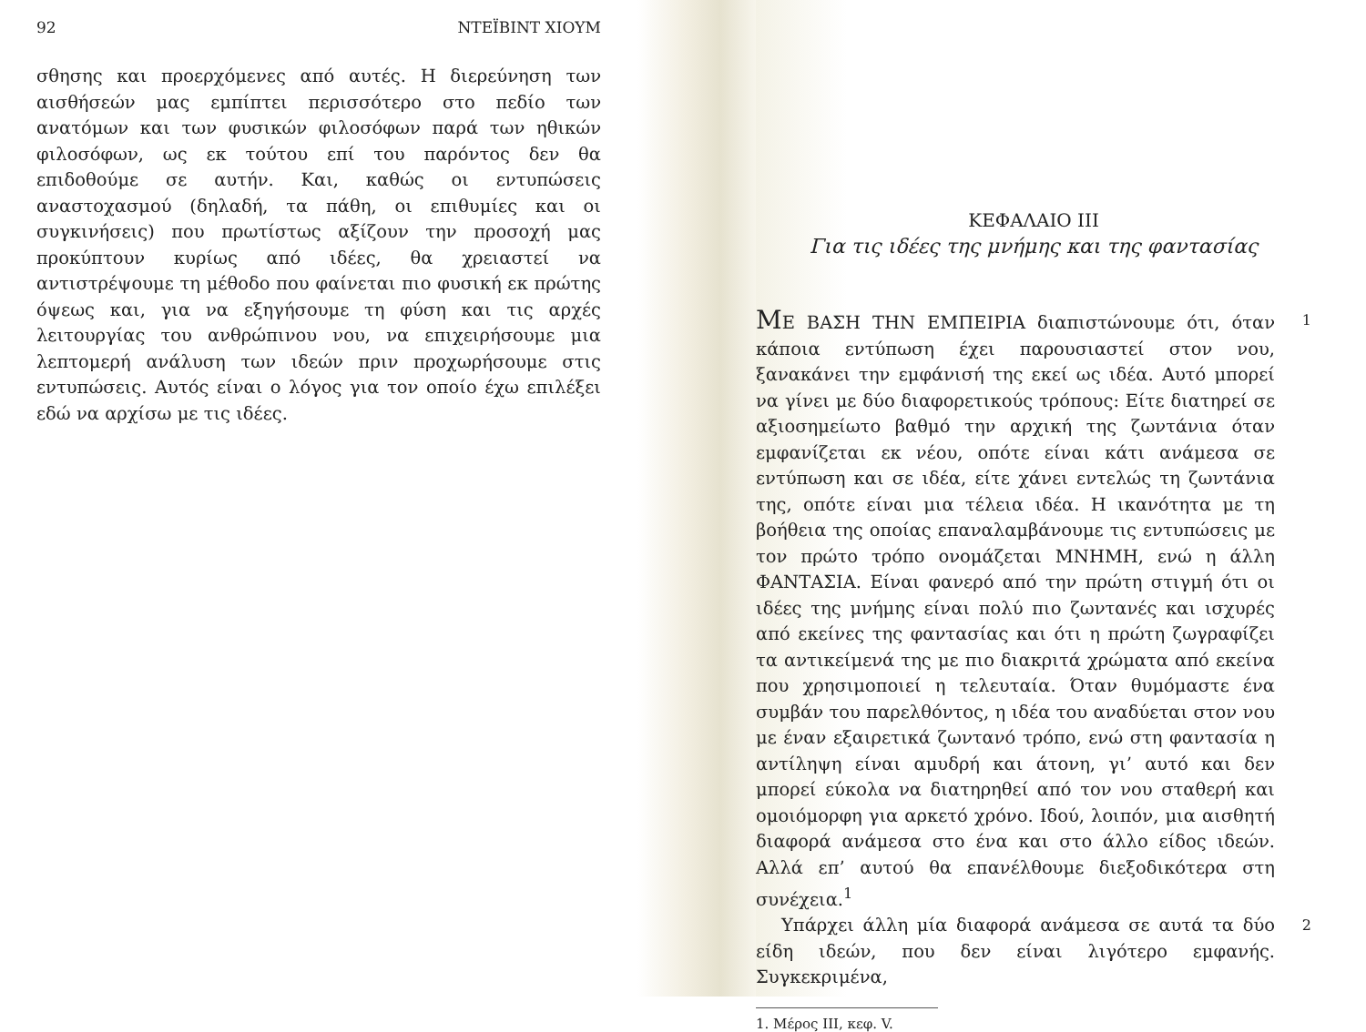92 ΝΤΕΪΒΙΝΤ ΧΙΟΥΜ
σθησης και προερχόμενες από αυτές. Η διερεύνηση των αισθήσεών μας εμπίπτει περισσότερο στο πεδίο των ανατόμων και των φυσικών φιλοσόφων παρά των ηθικών φιλοσόφων, ως εκ τούτου επί του παρόντος δεν θα επιδοθούμε σε αυτήν. Και, καθώς οι εντυπώσεις αναστοχασμού (δηλαδή, τα πάθη, οι επιθυμίες και οι συγκινήσεις) που πρωτίστως αξίζουν την προσοχή μας προκύπτουν κυρίως από ιδέες, θα χρειαστεί να αντιστρέψουμε τη μέθοδο που φαίνεται πιο φυσική εκ πρώτης όψεως και, για να εξηγήσουμε τη φύση και τις αρχές λειτουργίας του ανθρώπινου νου, να επιχειρήσουμε μια λεπτομερή ανάλυση των ιδεών πριν προχωρήσουμε στις εντυπώσεις. Αυτός είναι ο λόγος για τον οποίο έχω επιλέξει εδώ να αρχίσω με τις ιδέες.
ΚΕΦΑΛΑΙΟ III
Για τις ιδέες της μνήμης και της φαντασίας
ΜΕ ΒΑΣΗ ΤΗΝ ΕΜΠΕΙΡΙΑ διαπιστώνουμε ότι, όταν κάποια εντύπωση έχει παρουσιαστεί στον νου, ξανακάνει την εμφάνισή της εκεί ως ιδέα. Αυτό μπορεί να γίνει με δύο διαφορετικούς τρόπους: Είτε διατηρεί σε αξιοσημείωτο βαθμό την αρχική της ζωντάνια όταν εμφανίζεται εκ νέου, οπότε είναι κάτι ανάμεσα σε εντύπωση και σε ιδέα, είτε χάνει εντελώς τη ζωντάνια της, οπότε είναι μια τέλεια ιδέα. Η ικανότητα με τη βοήθεια της οποίας επαναλαμβάνουμε τις εντυπώσεις με τον πρώτο τρόπο ονομάζεται ΜΝΗΜΗ, ενώ η άλλη ΦΑΝΤΑΣΙΑ. Είναι φανερό από την πρώτη στιγμή ότι οι ιδέες της μνήμης είναι πολύ πιο ζωντανές και ισχυρές από εκείνες της φαντασίας και ότι η πρώτη ζωγραφίζει τα αντικείμενά της με πιο διακριτά χρώματα από εκείνα που χρησιμοποιεί η τελευταία. Όταν θυμόμαστε ένα συμβάν του παρελθόντος, η ιδέα του αναδύεται στον νου με έναν εξαιρετικά ζωντανό τρόπο, ενώ στη φαντασία η αντίληψη είναι αμυδρή και άτονη, γι’ αυτό και δεν μπορεί εύκολα να διατηρηθεί από τον νου σταθερή και ομοιόμορφη για αρκετό χρόνο. Ιδού, λοιπόν, μια αισθητή διαφορά ανάμεσα στο ένα και στο άλλο είδος ιδεών. Αλλά επ’ αυτού θα επανέλθουμε διεξοδικότερα στη συνέχεια.<sup>1</sup>
1
Υπάρχει άλλη μία διαφορά ανάμεσα σε αυτά τα δύο είδη ιδεών, που δεν είναι λιγότερο εμφανής. Συγκεκριμένα,
2
1. Μέρος III, κεφ. V.